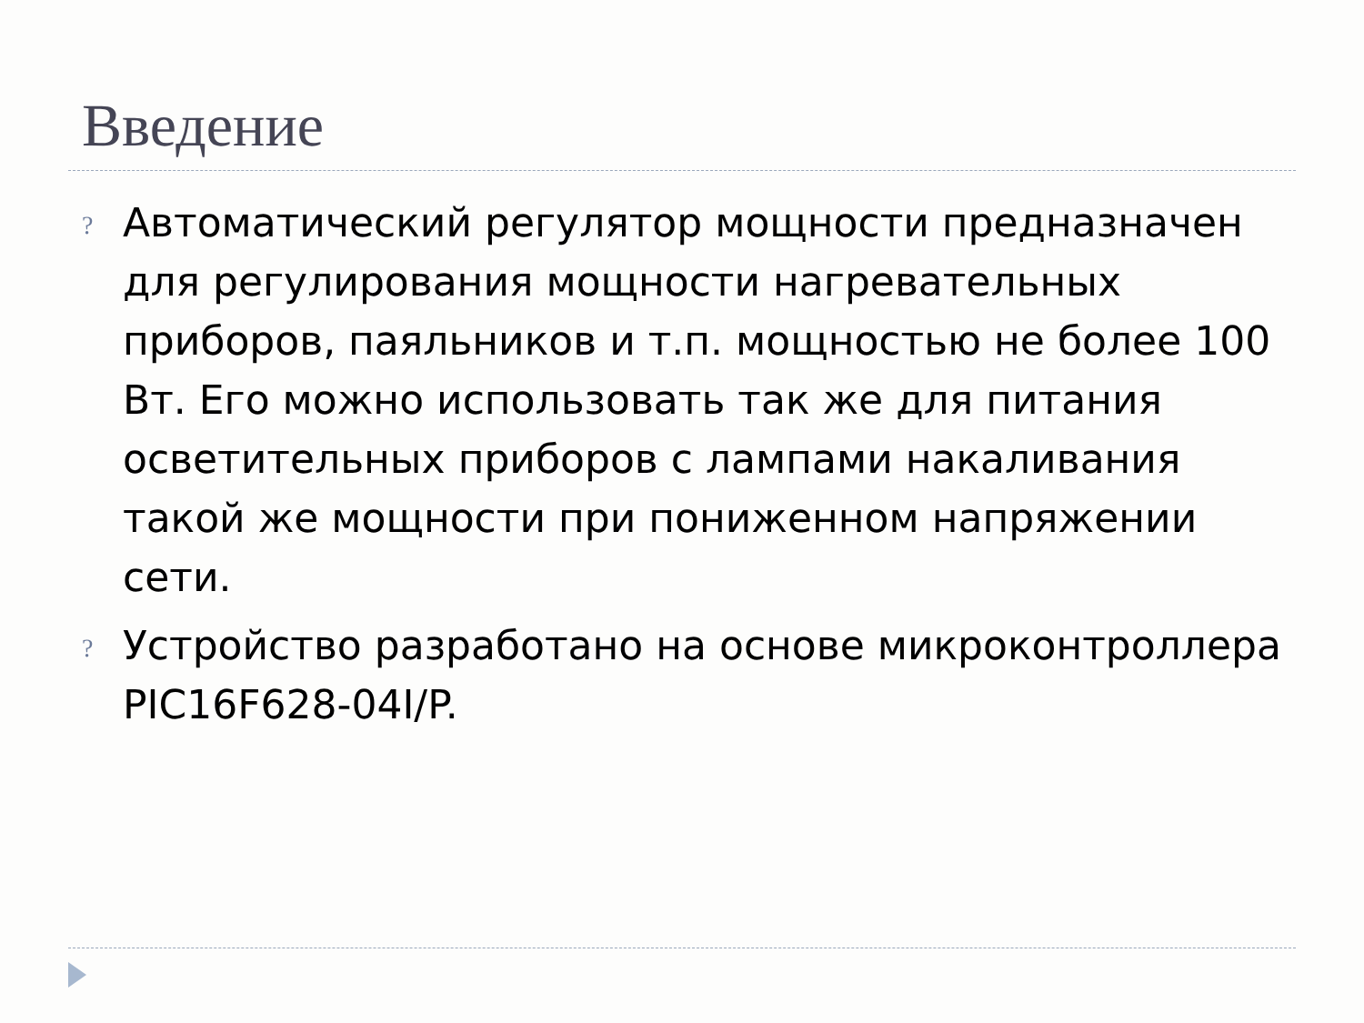Введение
?
Автоматический регулятор мощности предназначен для регулирования мощности нагревательных приборов, паяльников и т.п. мощностью не более 100 Вт. Его можно использовать так же для питания осветительных приборов с лампами накаливания такой же мощности при пониженном напряжении сети.
?
Устройство разработано на основе микроконтроллера PIC16F628-04I/P.